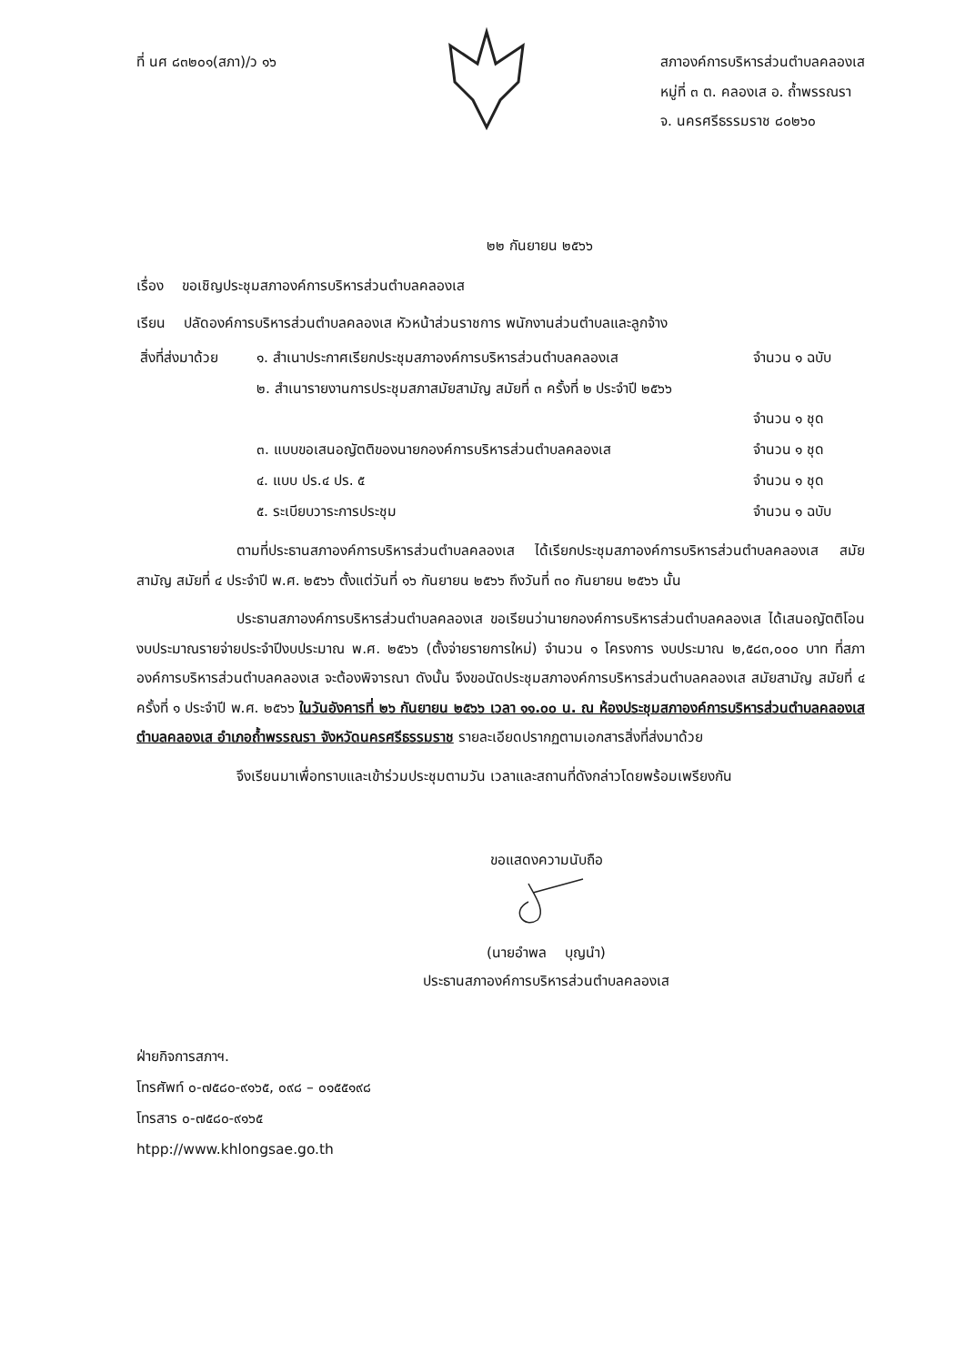ที่ นศ ๘๓๒๐๑(สภา)/ว ๑๖
สภาองค์การบริหารส่วนตำบลคลองเส
หมู่ที่ ๓ ต. คลองเส อ. ถ้ำพรรณรา
จ. นครศรีธรรมราช ๘๐๒๖๐
๒๒ กันยายน ๒๕๖๖
เรื่อง ขอเชิญประชุมสภาองค์การบริหารส่วนตำบลคลองเส
เรียน ปลัดองค์การบริหารส่วนตำบลคลองเส หัวหน้าส่วนราชการ พนักงานส่วนตำบลและลูกจ้าง
| สิ่งที่ส่งมาด้วย | ๑. สำเนาประกาศเรียกประชุมสภาองค์การบริหารส่วนตำบลคลองเส | จำนวน ๑ ฉบับ |
| | ๒. สำเนารายงานการประชุมสภาสมัยสามัญ สมัยที่ ๓ ครั้งที่ ๒ ประจำปี ๒๕๖๖ | |
| | | จำนวน ๑ ชุด |
| | ๓. แบบขอเสนอญัตติของนายกองค์การบริหารส่วนตำบลคลองเส | จำนวน ๑ ชุด |
| | ๔. แบบ ปร.๔ ปร. ๕ | จำนวน ๑ ชุด |
| | ๕. ระเบียบวาระการประชุม | จำนวน ๑ ฉบับ |
ตามที่ประธานสภาองค์การบริหารส่วนตำบลคลองเส ได้เรียกประชุมสภาองค์การบริหารส่วนตำบลคลองเส สมัยสามัญ สมัยที่ ๔ ประจำปี พ.ศ. ๒๕๖๖ ตั้งแต่วันที่ ๑๖ กันยายน ๒๕๖๖ ถึงวันที่ ๓๐ กันยายน ๒๕๖๖ นั้น
ประธานสภาองค์การบริหารส่วนตำบลคลองเส ขอเรียนว่านายกองค์การบริหารส่วนตำบลคลองเส ได้เสนอญัตติโอนงบประมาณรายจ่ายประจำปีงบประมาณ พ.ศ. ๒๕๖๖ (ตั้งจ่ายรายการใหม่) จำนวน ๑ โครงการ งบประมาณ ๒,๕๘๓,๐๐๐ บาท ที่สภาองค์การบริหารส่วนตำบลคลองเส จะต้องพิจารณา ดังนั้น จึงขอนัดประชุมสภาองค์การบริหารส่วนตำบลคลองเส สมัยสามัญ สมัยที่ ๔ ครั้งที่ ๑ ประจำปี พ.ศ. ๒๕๖๖ ในวันอังคารที่ ๒๖ กันยายน ๒๕๖๖ เวลา ๑๑.๐๐ น. ณ ห้องประชุมสภาองค์การบริหารส่วนตำบลคลองเส ตำบลคลองเส อำเภอถ้ำพรรณรา จังหวัดนครศรีธรรมราช รายละเอียดปรากฏตามเอกสารสิ่งที่ส่งมาด้วย
จึงเรียนมาเพื่อทราบและเข้าร่วมประชุมตามวัน เวลาและสถานที่ดังกล่าวโดยพร้อมเพรียงกัน
ขอแสดงความนับถือ
(นายอำพล บุญนำ)
ประธานสภาองค์การบริหารส่วนตำบลคลองเส
ฝ่ายกิจการสภาฯ.
โทรศัพท์ ๐-๗๕๘๐-๙๑๖๕, ๐๙๘ – ๐๑๕๕๑๙๘
โทรสาร ๐-๗๕๘๐-๙๑๖๕
htpp://www.khlongsae.go.th